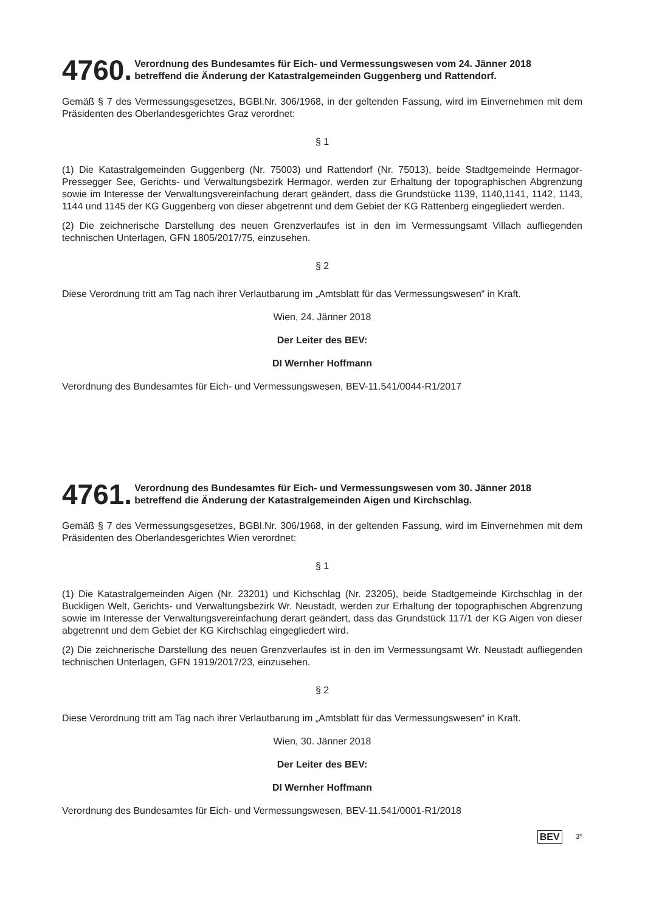4760. Verordnung des Bundesamtes für Eich- und Vermessungswesen vom 24. Jänner 2018
betreffend die Änderung der Katastralgemeinden Guggenberg und Rattendorf.
Gemäß § 7 des Vermessungsgesetzes, BGBl.Nr. 306/1968, in der geltenden Fassung, wird im Einvernehmen mit dem Präsidenten des Oberlandesgerichtes Graz verordnet:
§ 1
(1) Die Katastralgemeinden Guggenberg (Nr. 75003) und Rattendorf (Nr. 75013), beide Stadtgemeinde Hermagor-Pressegger See, Gerichts- und Verwaltungsbezirk Hermagor, werden zur Erhaltung der topographischen Abgrenzung sowie im Interesse der Verwaltungsvereinfachung derart geändert, dass die Grundstücke 1139, 1140,1141, 1142, 1143, 1144 und 1145 der KG Guggenberg von dieser abgetrennt und dem Gebiet der KG Rattenberg eingegliedert werden.
(2) Die zeichnerische Darstellung des neuen Grenzverlaufes ist in den im Vermessungsamt Villach aufliegenden technischen Unterlagen, GFN 1805/2017/75, einzusehen.
§ 2
Diese Verordnung tritt am Tag nach ihrer Verlautbarung im „Amtsblatt für das Vermessungswesen“ in Kraft.
Wien, 24. Jänner 2018
Der Leiter des BEV:
DI Wernher Hoffmann
Verordnung des Bundesamtes für Eich- und Vermessungswesen, BEV-11.541/0044-R1/2017
4761. Verordnung des Bundesamtes für Eich- und Vermessungswesen vom 30. Jänner 2018
betreffend die Änderung der Katastralgemeinden Aigen und Kirchschlag.
Gemäß § 7 des Vermessungsgesetzes, BGBl.Nr. 306/1968, in der geltenden Fassung, wird im Einvernehmen mit dem Präsidenten des Oberlandesgerichtes Wien verordnet:
§ 1
(1) Die Katastralgemeinden Aigen (Nr. 23201) und Kichschlag (Nr. 23205), beide Stadtgemeinde Kirchschlag in der Buckligen Welt, Gerichts- und Verwaltungsbezirk Wr. Neustadt, werden zur Erhaltung der topographischen Abgrenzung sowie im Interesse der Verwaltungsvereinfachung derart geändert, dass das Grundstück 117/1 der KG Aigen von dieser abgetrennt und dem Gebiet der KG Kirchschlag eingegliedert wird.
(2) Die zeichnerische Darstellung des neuen Grenzverlaufes ist in den im Vermessungsamt Wr. Neustadt aufliegenden technischen Unterlagen, GFN 1919/2017/23, einzusehen.
§ 2
Diese Verordnung tritt am Tag nach ihrer Verlautbarung im „Amtsblatt für das Vermessungswesen“ in Kraft.
Wien, 30. Jänner 2018
Der Leiter des BEV:
DI Wernher Hoffmann
Verordnung des Bundesamtes für Eich- und Vermessungswesen, BEV-11.541/0001-R1/2018
BEV 3*